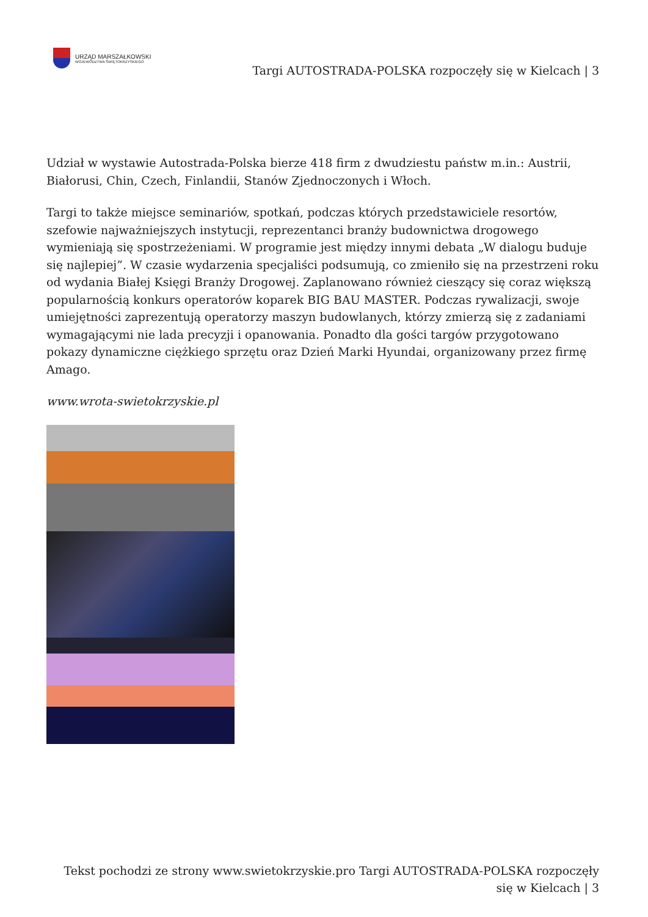URZĄD MARSZAŁKOWSKI
WOJEWÓDZTWA ŚWIĘTOKRZYSKIEGO
Targi AUTOSTRADA-POLSKA rozpoczęły się w Kielcach | 3
Udział w wystawie Autostrada-Polska bierze 418 firm z dwudziestu państw m.in.: Austrii, Białorusi, Chin, Czech, Finlandii, Stanów Zjednoczonych i Włoch.
Targi to także miejsce seminariów, spotkań, podczas których przedstawiciele resortów, szefowie najważniejszych instytucji, reprezentanci branży budownictwa drogowego wymieniają się spostrzeżeniami. W programie jest między innymi debata „W dialogu buduje się najlepiej”. W czasie wydarzenia specjaliści podsumują, co zmieniło się na przestrzeni roku od wydania Białej Księgi Branży Drogowej. Zaplanowano również cieszący się coraz większą popularnością konkurs operatorów koparek BIG BAU MASTER. Podczas rywalizacji, swoje umiejętności zaprezentują operatorzy maszyn budowlanych, którzy zmierzą się z zadaniami wymagającymi nie lada precyzji i opanowania. Ponadto dla gości targów przygotowano pokazy dynamiczne ciężkiego sprzętu oraz Dzień Marki Hyundai, organizowany przez firmę Amago.
www.wrota-swietokrzyskie.pl
Tekst pochodzi ze strony www.swietokrzyskie.pro Targi AUTOSTRADA-POLSKA rozpoczęły się w Kielcach | 3